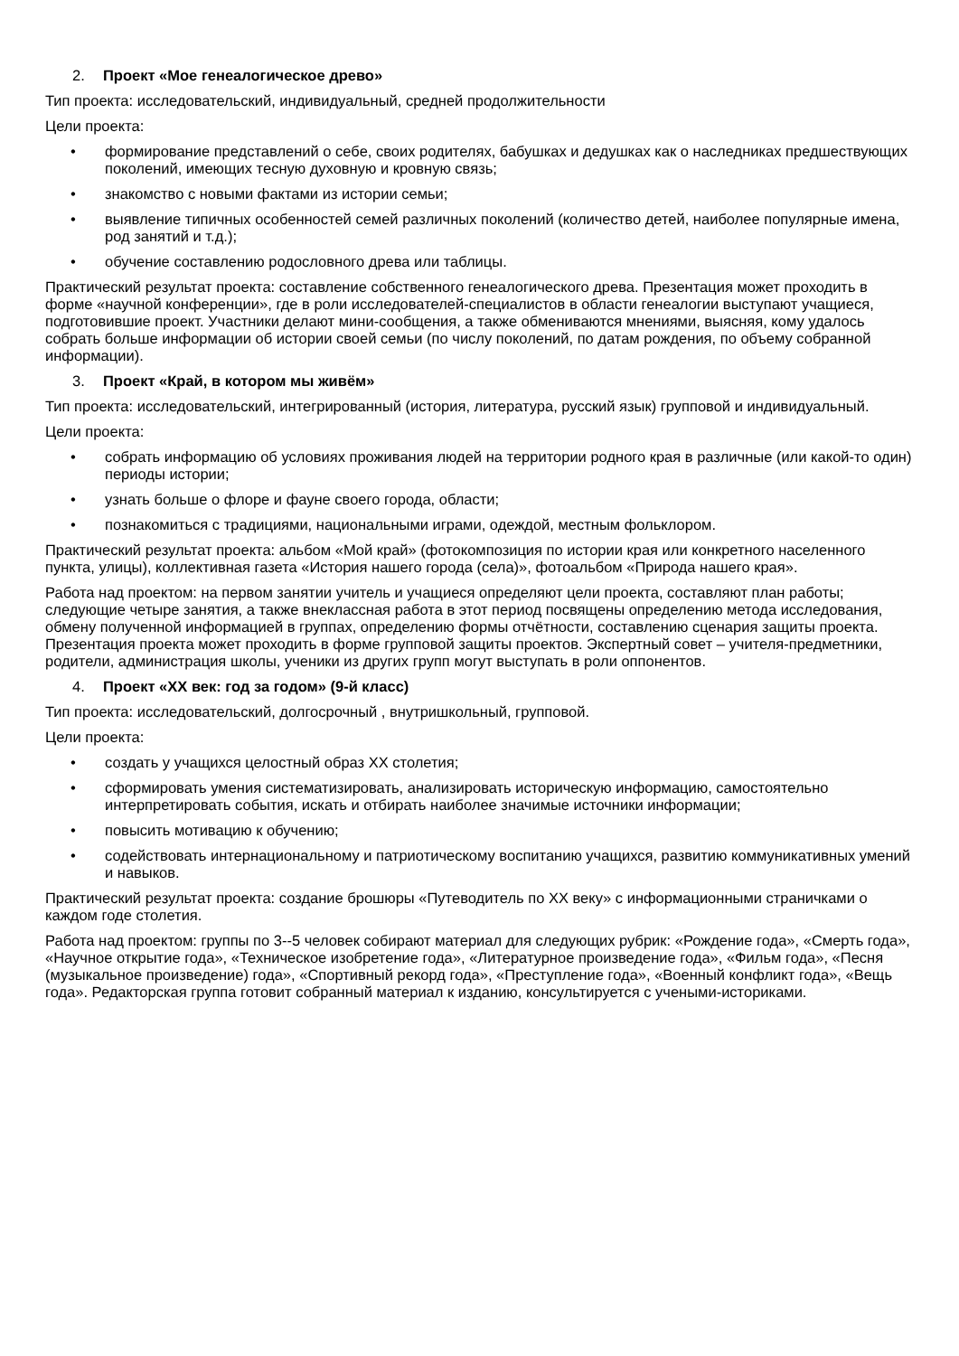2. Проект «Мое генеалогическое древо»
Тип проекта: исследовательский, индивидуальный, средней продолжительности
Цели проекта:
• формирование представлений о себе, своих родителях, бабушках и дедушках как о наследниках предшествующих поколений, имеющих тесную духовную и кровную связь;
• знакомство с новыми фактами из истории семьи;
• выявление типичных особенностей семей различных поколений (количество детей, наиболее популярные имена, род занятий и т.д.);
• обучение составлению родословного древа или таблицы.
Практический результат проекта: составление собственного генеалогического древа. Презентация может проходить в форме «научной конференции», где в роли исследователей-специалистов в области генеалогии выступают учащиеся, подготовившие проект. Участники делают мини-сообщения, а также обмениваются мнениями, выясняя, кому удалось собрать больше информации об истории своей семьи (по числу поколений, по датам рождения, по объему собранной информации).
3. Проект «Край, в котором мы живём»
Тип проекта: исследовательский, интегрированный (история, литература, русский язык) групповой и индивидуальный.
Цели проекта:
• собрать информацию об условиях проживания людей на территории родного края в различные (или какой-то один) периоды истории;
• узнать больше о флоре и фауне своего города, области;
• познакомиться с традициями, национальными играми, одеждой, местным фольклором.
Практический результат проекта: альбом «Мой край» (фотокомпозиция по истории края или конкретного населенного пункта, улицы), коллективная газета «История нашего города (села)», фотоальбом «Природа нашего края».
Работа над проектом: на первом занятии учитель и учащиеся определяют цели проекта, составляют план работы; следующие четыре занятия, а также внеклассная работа в этот период посвящены определению метода исследования, обмену полученной информацией в группах, определению формы отчётности, составлению сценария защиты проекта. Презентация проекта может проходить в форме групповой защиты проектов. Экспертный совет – учителя-предметники, родители, администрация школы, ученики из других групп могут выступать в роли оппонентов.
4. Проект «XX век: год за годом» (9-й класс)
Тип проекта: исследовательский, долгосрочный , внутришкольный, групповой.
Цели проекта:
• создать у учащихся целостный образ XX столетия;
• сформировать умения систематизировать, анализировать историческую информацию, самостоятельно интерпретировать события, искать и отбирать наиболее значимые источники информации;
• повысить мотивацию к обучению;
• содействовать интернациональному и патриотическому воспитанию учащихся, развитию коммуникативных умений и навыков.
Практический результат проекта: создание брошюры «Путеводитель по XX веку» с информационными страничками о каждом годе столетия.
Работа над проектом: группы по 3--5 человек собирают материал для следующих рубрик: «Рождение года», «Смерть года», «Научное открытие года», «Техническое изобретение года», «Литературное произведение года», «Фильм года», «Песня (музыкальное произведение) года», «Спортивный рекорд года», «Преступление года», «Военный конфликт года», «Вещь года». Редакторская группа готовит собранный материал к изданию, консультируется с учеными-историками.